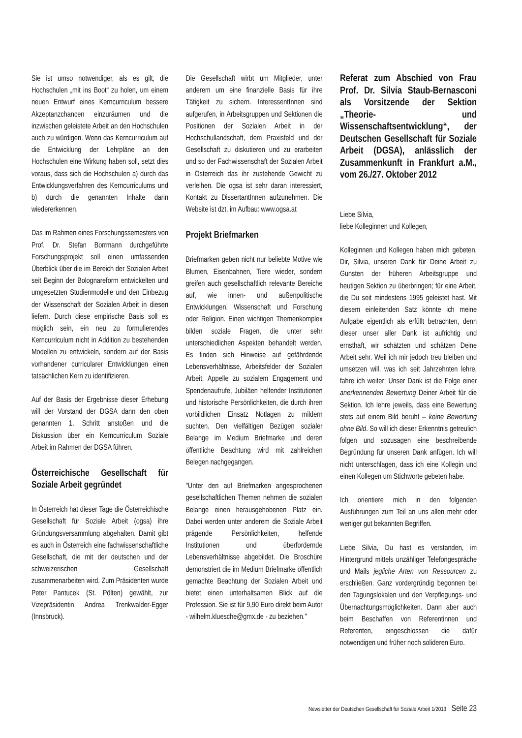Sie ist umso notwendiger, als es gilt, die Hochschulen „mit ins Boot“ zu holen, um einem neuen Entwurf eines Kerncurriculum bessere Akzeptanzchancen einzuräumen und die inzwischen geleistete Arbeit an den Hochschulen auch zu würdigen. Wenn das Kerncurriculum auf die Entwicklung der Lehrpläne an den Hochschulen eine Wirkung haben soll, setzt dies voraus, dass sich die Hochschulen a) durch das Entwicklungsverfahren des Kerncurriculums und b) durch die genannten Inhalte darin wiedererkennen.
Das im Rahmen eines Forschungssemesters von Prof. Dr. Stefan Borrmann durchgeführte Forschungsprojekt soll einen umfassenden Überblick über die im Bereich der Sozialen Arbeit seit Beginn der Bolognareform entwickelten und umgesetzten Studienmodelle und den Einbezug der Wissenschaft der Sozialen Arbeit in diesen liefern. Durch diese empirische Basis soll es möglich sein, ein neu zu formulierendes Kerncurriculum nicht in Addition zu bestehenden Modellen zu entwickeln, sondern auf der Basis vorhandener curricularer Entwicklungen einen tatsächlichen Kern zu identifizieren.
Auf der Basis der Ergebnisse dieser Erhebung will der Vorstand der DGSA dann den oben genannten 1. Schritt anstoßen und die Diskussion über ein Kerncurriculum Soziale Arbeit im Rahmen der DGSA führen.
Österreichische Gesellschaft für Soziale Arbeit gegründet
In Österreich hat dieser Tage die Österreichische Gesellschaft für Soziale Arbeit (ogsa) ihre Gründungsversammlung abgehalten. Damit gibt es auch in Österreich eine fachwissenschaftliche Gesellschaft, die mit der deutschen und der schweizerischen Gesellschaft zusammenarbeiten wird. Zum Präsidenten wurde Peter Pantucek (St. Pölten) gewählt, zur Vizepräsidentin Andrea Trenkwalder-Egger (Innsbruck).
Die Gesellschaft wirbt um Mitglieder, unter anderem um eine finanzielle Basis für ihre Tätigkeit zu sichern. InteressentInnen sind aufgerufen, in Arbeitsgruppen und Sektionen die Positionen der Sozialen Arbeit in der Hochschullandschaft, dem Praxisfeld und der Gesellschaft zu diskutieren und zu erarbeiten und so der Fachwissenschaft der Sozialen Arbeit in Österreich das ihr zustehende Gewicht zu verleihen. Die ogsa ist sehr daran interessiert, Kontakt zu DissertantInnen aufzunehmen. Die Website ist dzt. im Aufbau: www.ogsa.at
Projekt Briefmarken
Briefmarken geben nicht nur beliebte Motive wie Blumen, Eisenbahnen, Tiere wieder, sondern greifen auch gesellschaftlich relevante Bereiche auf, wie innen- und außenpolitische Entwicklungen, Wissenschaft und Forschung oder Religion. Einen wichtigen Themenkomplex bilden soziale Fragen, die unter sehr unterschiedlichen Aspekten behandelt werden. Es finden sich Hinweise auf gefährdende Lebensverhältnisse, Arbeitsfelder der Sozialen Arbeit, Appelle zu sozialem Engagement und Spendenaufrufe, Jubiläen helfender Institutionen und historische Persönlichkeiten, die durch ihren vorbildlichen Einsatz Notlagen zu mildern suchten. Den vielfältigen Bezügen sozialer Belange im Medium Briefmarke und deren öffentliche Beachtung wird mit zahlreichen Belegen nachgegangen.
"Unter den auf Briefmarken angesprochenen gesellschaftlichen Themen nehmen die sozialen Belange einen herausgehobenen Platz ein. Dabei werden unter anderem die Soziale Arbeit prägende Persönlichkeiten, helfende Institutionen und überfordernde Lebensverhältnisse abgebildet. Die Broschüre demonstriert die im Medium Briefmarke öffentlich gemachte Beachtung der Sozialen Arbeit und bietet einen unterhaltsamen Blick auf die Profession. Sie ist für 9,90 Euro direkt beim Autor - wilhelm.kluesche@gmx.de - zu beziehen."
Referat zum Abschied von Frau Prof. Dr. Silvia Staub-Bernasconi als Vorsitzende der Sektion „Theorie- und Wissenschaftsentwicklung“, der Deutschen Gesellschaft für Soziale Arbeit (DGSA), anlässlich der Zusammenkunft in Frankfurt a.M., vom 26./27. Oktober 2012
Liebe Silvia,
liebe Kolleginnen und Kollegen,
Kolleginnen und Kollegen haben mich gebeten, Dir, Silvia, unseren Dank für Deine Arbeit zu Gunsten der früheren Arbeitsgruppe und heutigen Sektion zu überbringen; für eine Arbeit, die Du seit mindestens 1995 geleistet hast. Mit diesem einleitenden Satz könnte ich meine Aufgabe eigentlich als erfüllt betrachten, denn dieser unser aller Dank ist aufrichtig und ernsthaft, wir schätzten und schätzen Deine Arbeit sehr. Weil ich mir jedoch treu bleiben und umsetzen will, was ich seit Jahrzehnten lehre, fahre ich weiter: Unser Dank ist die Folge einer anerkennenden Bewertung Deiner Arbeit für die Sektion. Ich lehre jeweils, dass eine Bewertung stets auf einem Bild beruht – keine Bewertung ohne Bild. So will ich dieser Erkenntnis getreulich folgen und sozusagen eine beschreibende Begründung für unseren Dank anfügen. Ich will nicht unterschlagen, dass ich eine Kollegin und einen Kollegen um Stichworte gebeten habe.
Ich orientiere mich in den folgenden Ausführungen zum Teil an uns allen mehr oder weniger gut bekannten Begriffen.
Liebe Silvia, Du hast es verstanden, im Hintergrund mittels unzähliger Telefongespräche und Mails jegliche Arten von Ressourcen zu erschließen. Ganz vordergründig begonnen bei den Tagungslokalen und den Verpflegungs- und Übernachtungsmöglichkeiten. Dann aber auch beim Beschaffen von Referentinnen und Referenten, eingeschlossen die dafür notwendigen und früher noch solideren Euro.
Newsletter der Deutschen Gesellschaft für Soziale Arbeit 1/2013 Seite 23